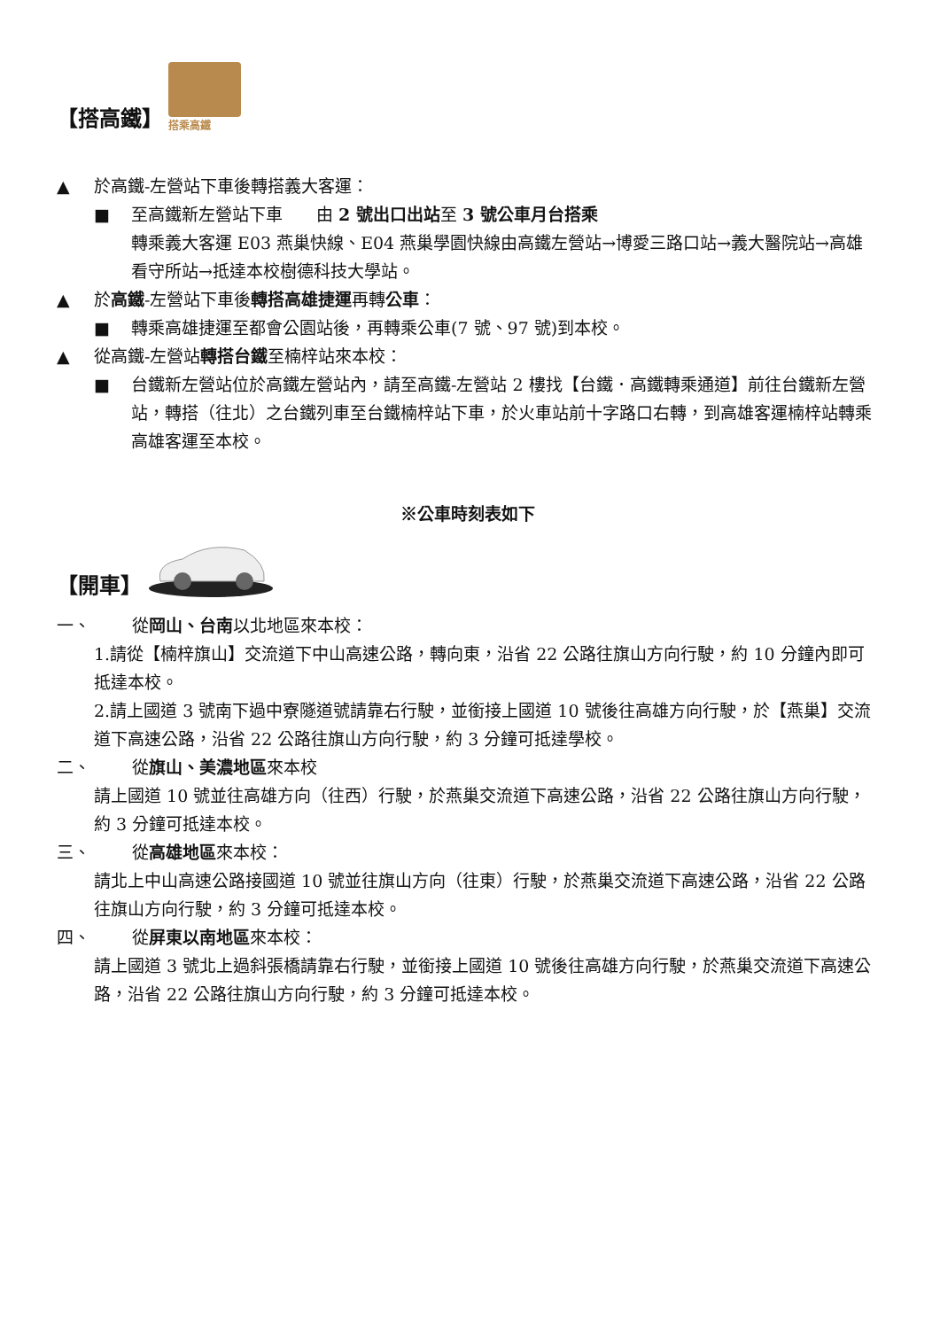【搭高鐵】
搭乘高鐵
▲ 於高鐵-左營站下車後轉搭義大客運：
■ 至高鐵新左營站下車　　由 2 號出口出站至 3 號公車月台搭乘
轉乘義大客運 E03 燕巢快線、E04 燕巢學園快線由高鐵左營站→博愛三路口站→義大醫院站→高雄看守所站→抵達本校樹德科技大學站。
▲ 於高鐵-左營站下車後轉搭高雄捷運再轉公車：
■ 轉乘高雄捷運至都會公園站後，再轉乘公車(7 號、97 號)到本校。
▲ 從高鐵-左營站轉搭台鐵至楠梓站來本校：
■ 台鐵新左營站位於高鐵左營站內，請至高鐵-左營站 2 樓找【台鐵．高鐵轉乘通道】前往台鐵新左營站，轉搭（往北）之台鐵列車至台鐵楠梓站下車，於火車站前十字路口右轉，到高雄客運楠梓站轉乘高雄客運至本校。
※公車時刻表如下
【開車】
一、 從岡山、台南以北地區來本校：
1.請從【楠梓旗山】交流道下中山高速公路，轉向東，沿省 22 公路往旗山方向行駛，約 10 分鐘內即可抵達本校。
2.請上國道 3 號南下過中寮隧道號請靠右行駛，並銜接上國道 10 號後往高雄方向行駛，於【燕巢】交流道下高速公路，沿省 22 公路往旗山方向行駛，約 3 分鐘可抵達學校。
二、 從旗山、美濃地區來本校
請上國道 10 號並往高雄方向（往西）行駛，於燕巢交流道下高速公路，沿省 22 公路往旗山方向行駛，約 3 分鐘可抵達本校。
三、 從高雄地區來本校：
請北上中山高速公路接國道 10 號並往旗山方向（往東）行駛，於燕巢交流道下高速公路，沿省 22 公路往旗山方向行駛，約 3 分鐘可抵達本校。
四、 從屏東以南地區來本校：
請上國道 3 號北上過斜張橋請靠右行駛，並銜接上國道 10 號後往高雄方向行駛，於燕巢交流道下高速公路，沿省 22 公路往旗山方向行駛，約 3 分鐘可抵達本校。